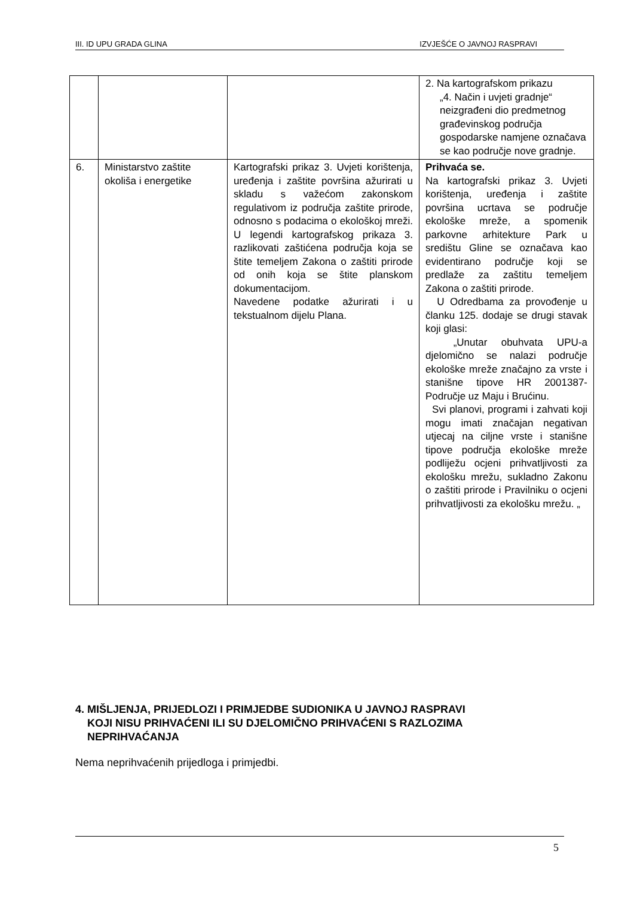III. ID UPU GRADA GLINA IZVJEŠĆE O JAVNOJ RASPRAVI
| | | | 2. Na kartografskom prikazu „4. Način i uvjeti gradnje“ neizgrađeni dio predmetnog građevinskog područja gospodarske namjene označava se kao područje nove gradnje. |
| 6. | Ministarstvo zaštite okoliša i energetike | Kartografski prikaz 3. Uvjeti korištenja, uređenja i zaštite površina ažurirati u skladu s važećom zakonskom regulativom iz područja zaštite prirode, odnosno s podacima o ekološkoj mreži. U legendi kartografskog prikaza 3. razlikovati zaštićena područja koja se štite temeljem Zakona o zaštiti prirode od onih koja se štite planskom dokumentacijom. Navedene podatke ažurirati i u tekstualnom dijelu Plana. | Prihvaća se. Na kartografski prikaz 3. Uvjeti korištenja, uređenja i zaštite površina ucrtava se područje ekološke mreže, a spomenik parkovne arhitekture Park u središtu Gline se označava kao evidentirano područje koji se predlaže za zaštitu temeljem Zakona o zaštiti prirode. U Odredbama za provođenje u članku 125. dodaje se drugi stavak koji glasi: „Unutar obuhvata UPU-a djelomično se nalazi područje ekološke mreže značajno za vrste i stanišne tipove HR 2001387-Područje uz Maju i Brućinu. Svi planovi, programi i zahvati koji mogu imati značajan negativan utjecaj na ciljne vrste i stanišne tipove područja ekološke mreže podliježu ocjeni prihvatljivosti za ekološku mrežu, sukladno Zakonu o zaštiti prirode i Pravilniku o ocjeni prihvatljivosti za ekološku mrežu. „ |
4. MIŠLJENJA, PRIJEDLOZI I PRIMJEDBE SUDIONIKA U JAVNOJ RASPRAVI
KOJI NISU PRIHVAĆENI ILI SU DJELOMIČNO PRIHVAĆENI S RAZLOZIMA
NEPRIHVAĆANJA
Nema neprihvaćenih prijedloga i primjedbi.
5